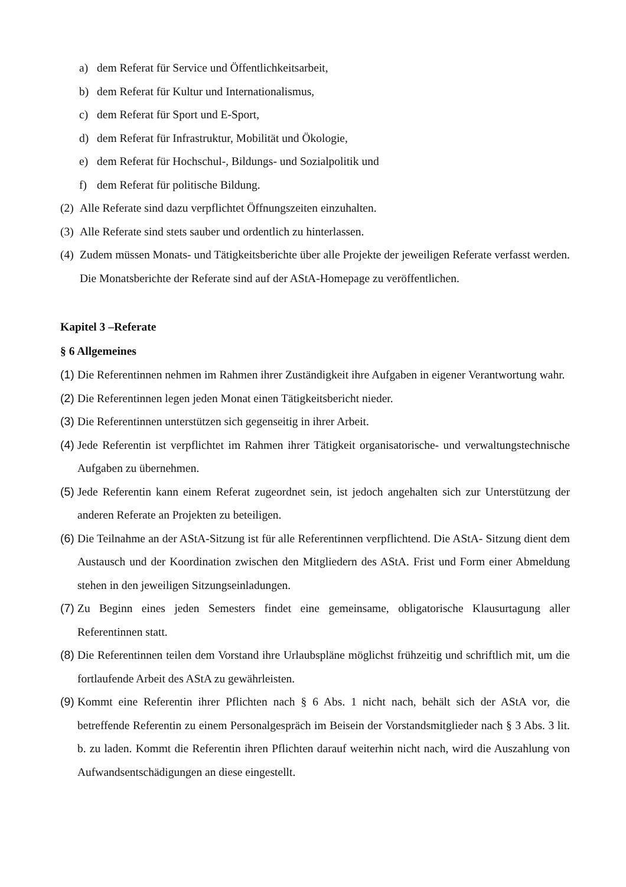a) dem Referat für Service und Öffentlichkeitsarbeit,
b) dem Referat für Kultur und Internationalismus,
c) dem Referat für Sport und E-Sport,
d) dem Referat für Infrastruktur, Mobilität und Ökologie,
e) dem Referat für Hochschul-, Bildungs- und Sozialpolitik und
f) dem Referat für politische Bildung.
(2) Alle Referate sind dazu verpflichtet Öffnungszeiten einzuhalten.
(3) Alle Referate sind stets sauber und ordentlich zu hinterlassen.
(4) Zudem müssen Monats- und Tätigkeitsberichte über alle Projekte der jeweiligen Referate verfasst werden. Die Monatsberichte der Referate sind auf der AStA-Homepage zu veröffentlichen.
Kapitel 3 –Referate
§ 6 Allgemeines
(1) Die Referentinnen nehmen im Rahmen ihrer Zuständigkeit ihre Aufgaben in eigener Verantwortung wahr.
(2) Die Referentinnen legen jeden Monat einen Tätigkeitsbericht nieder.
(3) Die Referentinnen unterstützen sich gegenseitig in ihrer Arbeit.
(4) Jede Referentin ist verpflichtet im Rahmen ihrer Tätigkeit organisatorische- und verwaltungstechnische Aufgaben zu übernehmen.
(5) Jede Referentin kann einem Referat zugeordnet sein, ist jedoch angehalten sich zur Unterstützung der anderen Referate an Projekten zu beteiligen.
(6) Die Teilnahme an der AStA-Sitzung ist für alle Referentinnen verpflichtend. Die AStA- Sitzung dient dem Austausch und der Koordination zwischen den Mitgliedern des AStA. Frist und Form einer Abmeldung stehen in den jeweiligen Sitzungseinladungen.
(7) Zu Beginn eines jeden Semesters findet eine gemeinsame, obligatorische Klausurtagung aller Referentinnen statt.
(8) Die Referentinnen teilen dem Vorstand ihre Urlaubspläne möglichst frühzeitig und schriftlich mit, um die fortlaufende Arbeit des AStA zu gewährleisten.
(9) Kommt eine Referentin ihrer Pflichten nach § 6 Abs. 1 nicht nach, behält sich der AStA vor, die betreffende Referentin zu einem Personalgespräch im Beisein der Vorstandsmitglieder nach § 3 Abs. 3 lit. b. zu laden. Kommt die Referentin ihren Pflichten darauf weiterhin nicht nach, wird die Auszahlung von Aufwandsentschädigungen an diese eingestellt.